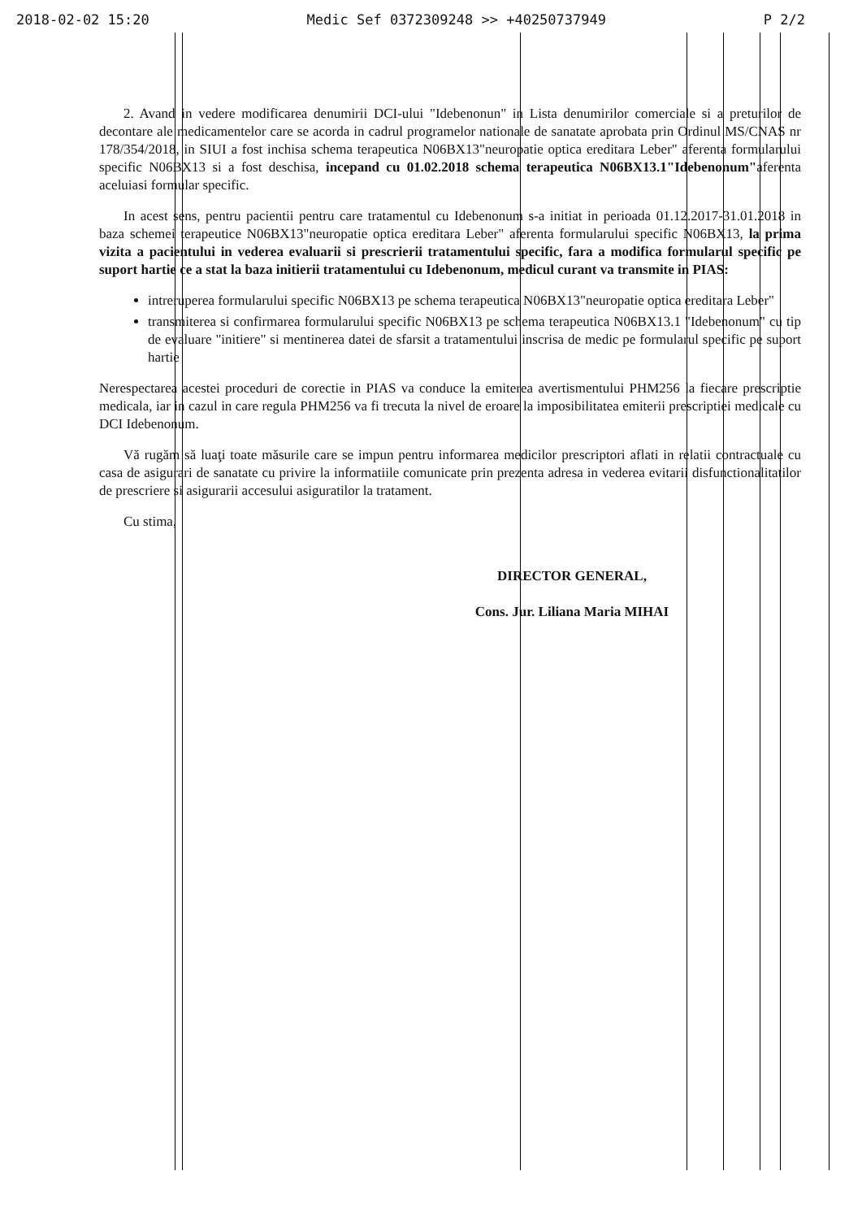2018-02-02 15:20 Medic Sef 0372309248 >> +40250737949 P 2/2
2. Avand in vedere modificarea denumirii DCI-ului "Idebenonun" in Lista denumirilor comerciale si a preturilor de decontare ale medicamentelor care se acorda in cadrul programelor nationale de sanatate aprobata prin Ordinul MS/CNAS nr 178/354/2018, in SIUI a fost inchisa schema terapeutica N06BX13"neuropatie optica ereditara Leber" aferenta formularului specific N06BX13 si a fost deschisa, incepand cu 01.02.2018 schema terapeutica N06BX13.1"Idebenonum"aferenta aceluiasi formular specific.
In acest sens, pentru pacientii pentru care tratamentul cu Idebenonum s-a initiat in perioada 01.12.2017-31.01.2018 in baza schemei terapeutice N06BX13"neuropatie optica ereditara Leber" aferenta formularului specific N06BX13, la prima vizita a pacientului in vederea evaluarii si prescrierii tratamentului specific, fara a modifica formularul specific pe suport hartie ce a stat la baza initierii tratamentului cu Idebenonum, medicul curant va transmite in PIAS:
intreruperea formularului specific N06BX13 pe schema terapeutica N06BX13"neuropatie optica ereditara Leber"
transmiterea si confirmarea formularului specific N06BX13 pe schema terapeutica N06BX13.1 "Idebenonum" cu tip de evaluare "initiere" si mentinerea datei de sfarsit a tratamentului inscrisa de medic pe formularul specific pe suport hartie
Nerespectarea acestei proceduri de corectie in PIAS va conduce la emiterea avertismentului PHM256 la fiecare prescriptie medicala, iar in cazul in care regula PHM256 va fi trecuta la nivel de eroare la imposibilitatea emiterii prescriptiei medicale cu DCI Idebenonum.
Vă rugăm să luaţi toate măsurile care se impun pentru informarea medicilor prescriptori aflati in relatii contractuale cu casa de asigurari de sanatate cu privire la informatiile comunicate prin prezenta adresa in vederea evitarii disfunctionalitatilor de prescriere si asigurarii accesului asiguratilor la tratament.
Cu stima,
DIRECTOR GENERAL,
Cons. Jur. Liliana Maria MIHAI